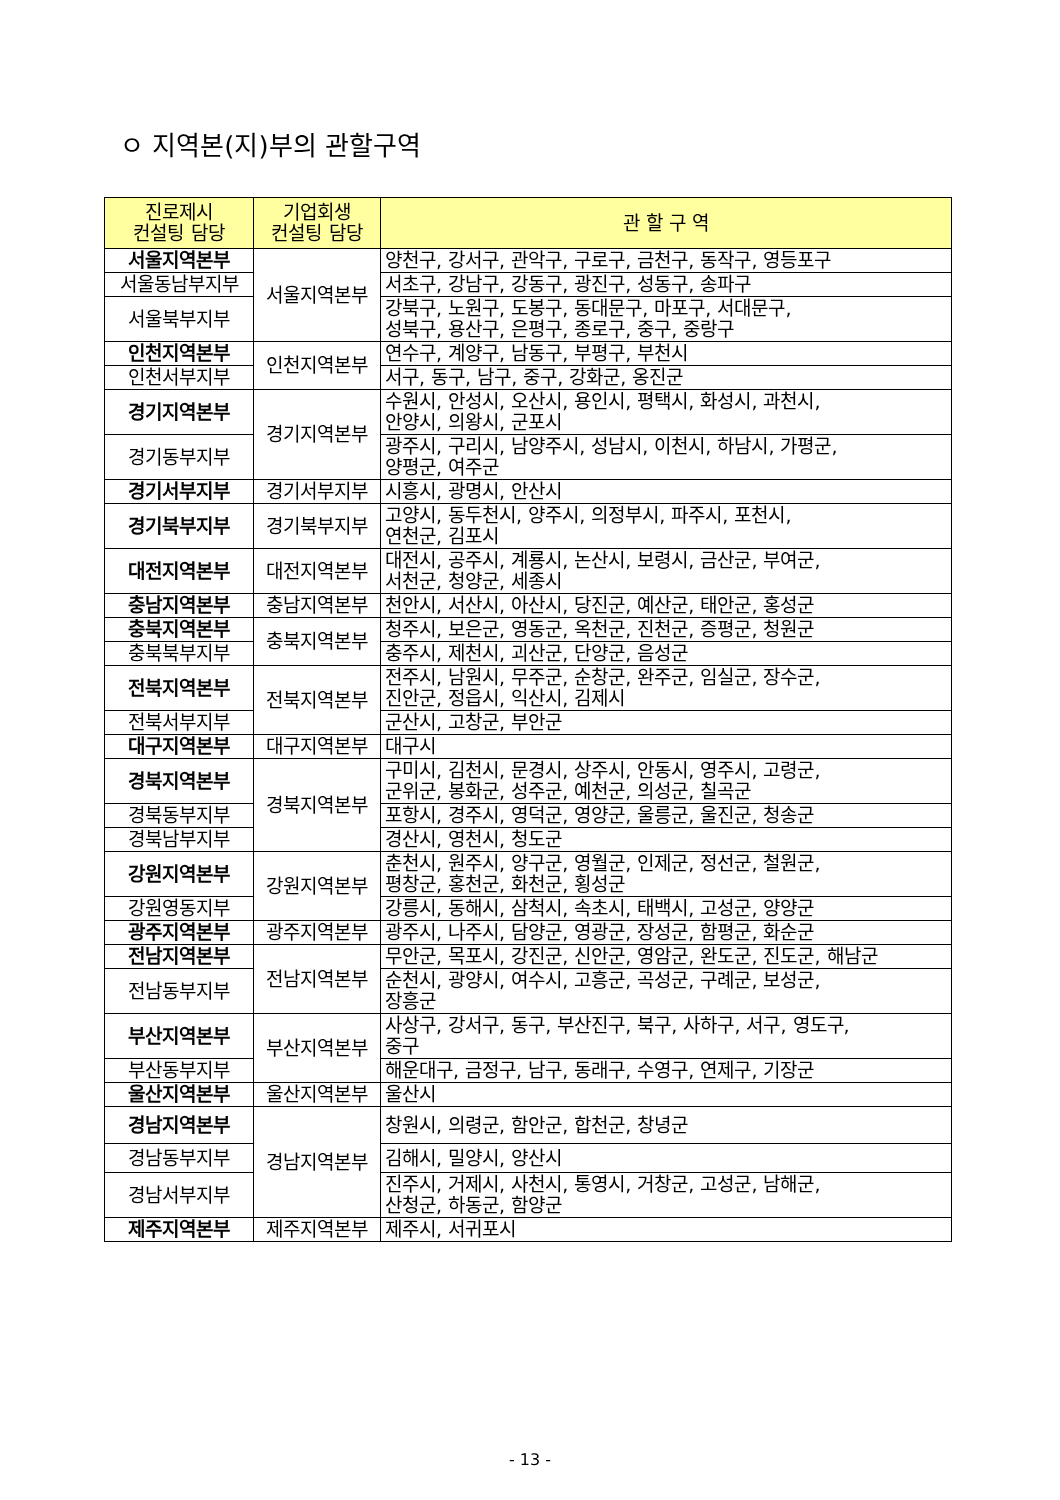ㅇ 지역본(지)부의 관할구역
| 진로제시 컨설팅 담당 | 기업회생 컨설팅 담당 | 관 할 구 역 |
| --- | --- | --- |
| 서울지역본부 | 서울지역본부 | 양천구, 강서구, 관악구, 구로구, 금천구, 동작구, 영등포구 |
| 서울동남부지부 | | 서초구, 강남구, 강동구, 광진구, 성동구, 송파구 |
| 서울북부지부 | | 강북구, 노원구, 도봉구, 동대문구, 마포구, 서대문구, 성북구, 용산구, 은평구, 종로구, 중구, 중랑구 |
| 인천지역본부 | 인천지역본부 | 연수구, 계양구, 남동구, 부평구, 부천시 |
| 인천서부지부 | | 서구, 동구, 남구, 중구, 강화군, 옹진군 |
| 경기지역본부 | 경기지역본부 | 수원시, 안성시, 오산시, 용인시, 평택시, 화성시, 과천시, 안양시, 의왕시, 군포시 |
| 경기동부지부 | | 광주시, 구리시, 남양주시, 성남시, 이천시, 하남시, 가평군, 양평군, 여주군 |
| 경기서부지부 | 경기서부지부 | 시흥시, 광명시, 안산시 |
| 경기북부지부 | 경기북부지부 | 고양시, 동두천시, 양주시, 의정부시, 파주시, 포천시, 연천군, 김포시 |
| 대전지역본부 | 대전지역본부 | 대전시, 공주시, 계룡시, 논산시, 보령시, 금산군, 부여군, 서천군, 청양군, 세종시 |
| 충남지역본부 | 충남지역본부 | 천안시, 서산시, 아산시, 당진군, 예산군, 태안군, 홍성군 |
| 충북지역본부 | 충북지역본부 | 청주시, 보은군, 영동군, 옥천군, 진천군, 증평군, 청원군 |
| 충북북부지부 | | 충주시, 제천시, 괴산군, 단양군, 음성군 |
| 전북지역본부 | 전북지역본부 | 전주시, 남원시, 무주군, 순창군, 완주군, 임실군, 장수군, 진안군, 정읍시, 익산시, 김제시 |
| 전북서부지부 | | 군산시, 고창군, 부안군 |
| 대구지역본부 | 대구지역본부 | 대구시 |
| 경북지역본부 | 경북지역본부 | 구미시, 김천시, 문경시, 상주시, 안동시, 영주시, 고령군, 군위군, 봉화군, 성주군, 예천군, 의성군, 칠곡군 |
| 경북동부지부 | | 포항시, 경주시, 영덕군, 영양군, 울릉군, 울진군, 청송군 |
| 경북남부지부 | | 경산시, 영천시, 청도군 |
| 강원지역본부 | 강원지역본부 | 춘천시, 원주시, 양구군, 영월군, 인제군, 정선군, 철원군, 평창군, 홍천군, 화천군, 횡성군 |
| 강원영동지부 | | 강릉시, 동해시, 삼척시, 속초시, 태백시, 고성군, 양양군 |
| 광주지역본부 | 광주지역본부 | 광주시, 나주시, 담양군, 영광군, 장성군, 함평군, 화순군 |
| 전남지역본부 | 전남지역본부 | 무안군, 목포시, 강진군, 신안군, 영암군, 완도군, 진도군, 해남군 |
| 전남동부지부 | | 순천시, 광양시, 여수시, 고흥군, 곡성군, 구례군, 보성군, 장흥군 |
| 부산지역본부 | 부산지역본부 | 사상구, 강서구, 동구, 부산진구, 북구, 사하구, 서구, 영도구, 중구 |
| 부산동부지부 | | 해운대구, 금정구, 남구, 동래구, 수영구, 연제구, 기장군 |
| 울산지역본부 | 울산지역본부 | 울산시 |
| 경남지역본부 | 경남지역본부 | 창원시, 의령군, 함안군, 합천군, 창녕군 |
| 경남동부지부 | | 김해시, 밀양시, 양산시 |
| 경남서부지부 | | 진주시, 거제시, 사천시, 통영시, 거창군, 고성군, 남해군, 산청군, 하동군, 함양군 |
| 제주지역본부 | 제주지역본부 | 제주시, 서귀포시 |
- 13 -